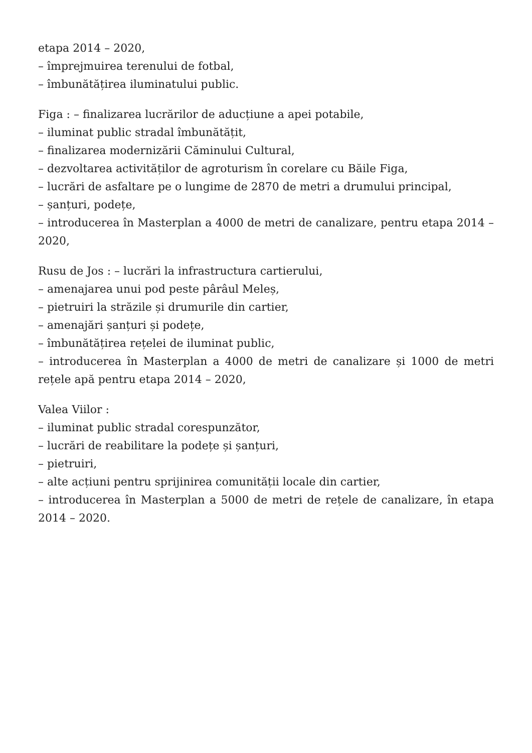etapa 2014 – 2020,
– împrejmuirea terenului de fotbal,
– îmbunătățirea iluminatului public.
Figa : – finalizarea lucrărilor de aducțiune a apei potabile,
– iluminat public stradal îmbunătățit,
– finalizarea modernizării Căminului Cultural,
– dezvoltarea activităților de agroturism în corelare cu Băile Figa,
– lucrări de asfaltare pe o lungime de 2870 de metri a drumului principal,
– șanțuri, podețe,
– introducerea în Masterplan a 4000 de metri de canalizare, pentru etapa 2014 – 2020,
Rusu de Jos : – lucrări la infrastructura cartierului,
– amenajarea unui pod peste pârâul Meleș,
– pietruiri la străzile și drumurile din cartier,
– amenajări șanțuri și podețe,
– îmbunătățirea rețelei de iluminat public,
– introducerea în Masterplan a 4000 de metri de canalizare și 1000 de metri rețele apă pentru etapa 2014 – 2020,
Valea Viilor :
– iluminat public stradal corespunzător,
– lucrări de reabilitare la podețe și șanțuri,
– pietruiri,
– alte acțiuni pentru sprijinirea comunității locale din cartier,
– introducerea în Masterplan a 5000 de metri de rețele de canalizare, în etapa 2014 – 2020.